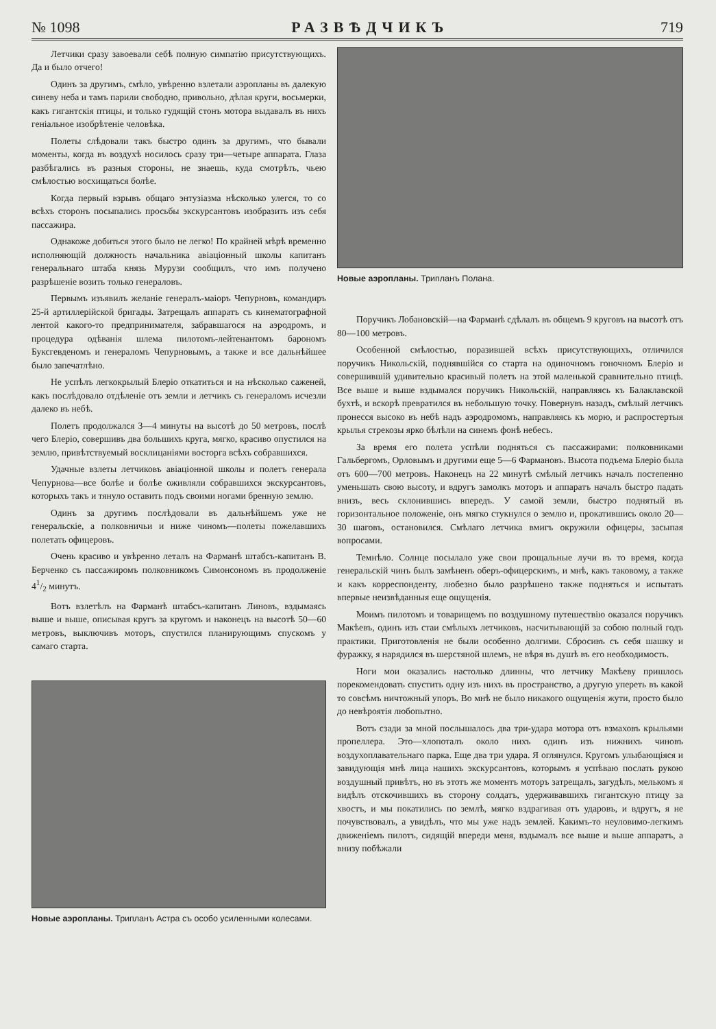№ 1098 РАЗВѢДЧИКЪ 719
Летчики сразу завоевали себѣ полную симпатію присутствующихъ. Да и было отчего!
Одинъ за другимъ, смѣло, увѣренно взлетали аэропланы въ далекую синеву неба и тамъ парили свободно, привольно, дѣлая круги, восьмерки, какъ гигантскія птицы, и только гудящій стонъ мотора выдавалъ въ нихъ геніальное изобрѣтеніе человѣка.
Полеты слѣдовали такъ быстро одинъ за другимъ, что бывали моменты, когда въ воздухѣ носилось сразу три—четыре аппарата. Глаза разбѣгались въ разныя стороны, не знаешь, куда смотрѣть, чьею смѣлостью восхищаться болѣе.
Когда первый взрывъ общаго энтузіазма нѣсколько улегся, то со всѣхъ сторонъ посыпались просьбы экскурсантовъ изобразить изъ себя пассажира.
Однакоже добиться этого было не легко! По крайней мѣрѣ временно исполняющій должность начальника авіаціонный школы капитанъ генеральнаго штаба князь Мурузи сообщилъ, что имъ получено разрѣшеніе возить только генераловъ.
Первымъ изъявилъ желаніе генералъ-маіоръ Чепурновъ, командиръ 25-й артиллерійской бригады. Затрещалъ аппаратъ съ кинематографной лентой какого-то предпринимателя, забравшагося на аэродромъ, и процедура одѣванія шлема пилотомъ-лейтенантомъ барономъ Буксгевденомъ и генераломъ Чепурновымъ, а также и все дальнѣйшее было запечатлѣно.
Не успѣлъ легкокрылый Блеріо откатиться и на нѣсколько саженей, какъ послѣдовало отдѣленіе отъ земли и летчикъ съ генераломъ исчезли далеко въ небѣ.
Полетъ продолжался 3—4 минуты на высотѣ до 50 метровъ, послѣ чего Блеріо, совершивъ два большихъ круга, мягко, красиво опустился на землю, привѣтствуемый восклицаніями восторга всѣхъ собравшихся.
Удачные взлеты летчиковъ авіаціонной школы и полетъ генерала Чепурнова—все болѣе и болѣе оживляли собравшихся экскурсантовъ, которыхъ такъ и тянуло оставить подъ своими ногами бренную землю.
Одинъ за другимъ послѣдовали въ дальнѣйшемъ уже не генеральскіе, а полковничьи и ниже чиномъ—полеты пожелавшихъ полетать офицеровъ.
Очень красиво и увѣренно леталъ на Фарманѣ штабсъ-капитанъ В. Берченко съ пассажиромъ полковникомъ Симонсономъ въ продолженіе 41/2 минутъ.
Вотъ взлетѣлъ на Фарманѣ штабсъ-капитанъ Линовъ, вздымаясь выше и выше, описывая кругъ за кругомъ и наконецъ на высотѣ 50—60 метровъ, выключивъ моторъ, спустился планирующимъ спускомъ у самаго старта.
Новые аэропланы. Трипланъ Астра съ особо усиленными колесами.
Новые аэропланы. Трипланъ Полана.
Поручикъ Лобановскій—на Фарманѣ сдѣлалъ въ общемъ 9 круговъ на высотѣ отъ 80—100 метровъ.
Особенной смѣлостью, поразившей всѣхъ присутствующихъ, отличился поручикъ Никольскій, поднявшійся со старта на одиночномъ гоночномъ Блеріо и совершившій удивительно красивый полетъ на этой маленькой сравнительно птицѣ. Все выше и выше вздымался поручикъ Никольскій, направляясь къ Балаклавской бухтѣ, и вскорѣ превратился въ небольшую точку. Повернувъ назадъ, смѣлый летчикъ пронесся высоко въ небѣ надъ аэродромомъ, направляясь къ морю, и распростертыя крылья стрекозы ярко бѣлѣли на синемъ фонѣ небесъ.
За время его полета успѣли подняться съ пассажирами: полковниками Гальбергомъ, Орловымъ и другими еще 5—6 Фармановъ. Высота подъема Блеріо была отъ 600—700 метровъ. Наконецъ на 22 минутѣ смѣлый летчикъ началъ постепенно уменьшать свою высоту, и вдругъ замолкъ моторъ и аппаратъ началъ быстро падать внизъ, весь склонившись впередъ. У самой земли, быстро поднятый въ горизонтальное положеніе, онъ мягко стукнулся о землю и, прокатившись около 20—30 шаговъ, остановился. Смѣлаго летчика вмигъ окружили офицеры, засыпая вопросами.
Темнѣло. Солнце посылало уже свои прощальные лучи въ то время, когда генеральскій чинъ былъ замѣненъ оберъ-офицерскимъ, и мнѣ, какъ таковому, а также и какъ корреспонденту, любезно было разрѣшено также подняться и испытать впервые неизвѣданныя еще ощущенія.
Моимъ пилотомъ и товарищемъ по воздушному путешествію оказался поручикъ Макѣевъ, одинъ изъ стаи смѣлыхъ летчиковъ, насчитывающій за собою полный годъ практики. Приготовленія не были особенно долгими. Сбросивъ съ себя шашку и фуражку, я нарядился въ шерстяной шлемъ, не вѣря въ душѣ въ его необходимость.
Ноги мои оказались настолько длинны, что летчику Макѣеву пришлось порекомендовать спустить одну изъ нихъ въ пространство, а другую упереть въ какой то совсѣмъ ничтожный упоръ. Во мнѣ не было никакого ощущенія жути, просто было до невѣроятія любопытно.
Вотъ сзади за мной послышалось два три-удара мотора отъ взмаховъ крыльями пропеллера. Это—хлопоталъ около нихъ одинъ изъ нижнихъ чиновъ воздухоплавательнаго парка. Еще два три удара. Я оглянулся. Кругомъ улыбающіяся и завидующія мнѣ лица нашихъ экскурсантовъ, которымъ я успѣваю послать рукою воздушный привѣтъ, но въ этотъ же моментъ моторъ затрещалъ, загудѣлъ, мелькомъ я видѣлъ отскочившихъ въ сторону солдатъ, удерживавшихъ гигантскую птицу за хвостъ, и мы покатились по землѣ, мягко вздрагивая отъ ударовъ, и вдругъ, я не почувствовалъ, а увидѣлъ, что мы уже надъ землей. Какимъ-то неуловимо-легкимъ движеніемъ пилотъ, сидящій впереди меня, вздымалъ все выше и выше аппаратъ, а внизу побѣжали